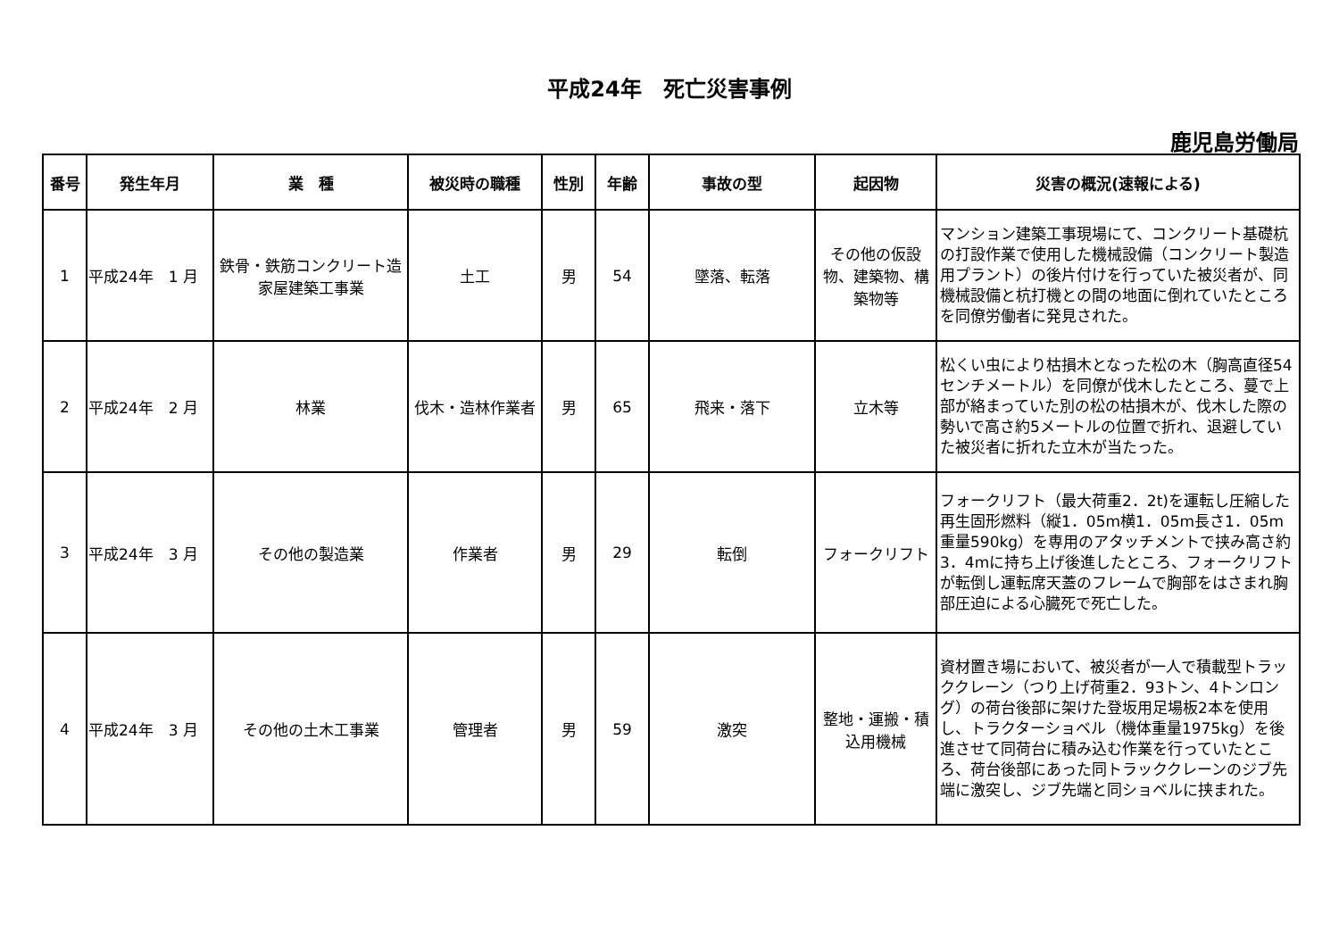平成24年　死亡災害事例
鹿児島労働局
| 番号 | 発生年月 | 業 種 | 被災時の職種 | 性別 | 年齢 | 事故の型 | 起因物 | 災害の概況(速報による) |
| --- | --- | --- | --- | --- | --- | --- | --- | --- |
| 1 | 平成24年 1 月 | 鉄骨・鉄筋コンクリート造家屋建築工事業 | 土工 | 男 | 54 | 墜落、転落 | その他の仮設物、建築物、構築物等 | マンション建築工事現場にて、コンクリート基礎杭の打設作業で使用した機械設備（コンクリート製造用プラント）の後片付けを行っていた被災者が、同機械設備と杭打機との間の地面に倒れていたところを同僚労働者に発見された。 |
| 2 | 平成24年 2 月 | 林業 | 伐木・造林作業者 | 男 | 65 | 飛来・落下 | 立木等 | 松くい虫により枯損木となった松の木（胸高直径54センチメートル）を同僚が伐木したところ、蔓で上部が絡まっていた別の松の枯損木が、伐木した際の勢いで高さ約5メートルの位置で折れ、退避していた被災者に折れた立木が当たった。 |
| 3 | 平成24年 3 月 | その他の製造業 | 作業者 | 男 | 29 | 転倒 | フォークリフト | フォークリフト（最大荷重2．2t)を運転し圧縮した再生固形燃料（縦1．05m横1．05m長さ1．05m重量590kg）を専用のアタッチメントで挟み高さ約3．4mに持ち上げ後進したところ、フォークリフトが転倒し運転席天蓋のフレームで胸部をはさまれ胸部圧迫による心臓死で死亡した。 |
| 4 | 平成24年 3 月 | その他の土木工事業 | 管理者 | 男 | 59 | 激突 | 整地・運搬・積込用機械 | 資材置き場において、被災者が一人で積載型トラッククレーン（つり上げ荷重2．93トン、4トンロング）の荷台後部に架けた登坂用足場板2本を使用し、トラクターショベル（機体重量1975kg）を後進させて同荷台に積み込む作業を行っていたところ、荷台後部にあった同トラッククレーンのジブ先端に激突し、ジブ先端と同ショベルに挟まれた。 |